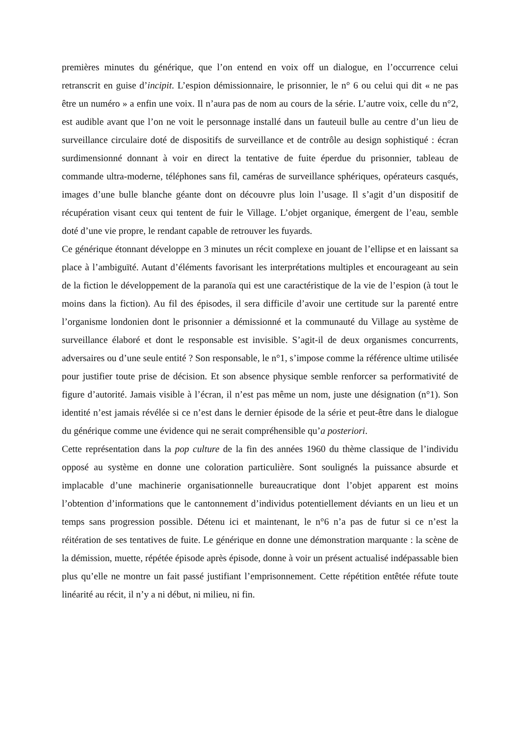premières minutes du générique, que l’on entend en voix off un dialogue, en l’occurrence celui retranscrit en guise d’incipit. L’espion démissionnaire, le prisonnier, le n° 6 ou celui qui dit « ne pas être un numéro » a enfin une voix. Il n’aura pas de nom au cours de la série. L’autre voix, celle du n°2, est audible avant que l’on ne voit le personnage installé dans un fauteuil bulle au centre d’un lieu de surveillance circulaire doté de dispositifs de surveillance et de contrôle au design sophistiqué : écran surdimensionné donnant à voir en direct la tentative de fuite éperdue du prisonnier, tableau de commande ultra-moderne, téléphones sans fil, caméras de surveillance sphériques, opérateurs casqués, images d’une bulle blanche géante dont on découvre plus loin l’usage. Il s’agit d’un dispositif de récupération visant ceux qui tentent de fuir le Village. L’objet organique, émergent de l’eau, semble doté d’une vie propre, le rendant capable de retrouver les fuyards.
Ce générique étonnant développe en 3 minutes un récit complexe en jouant de l’ellipse et en laissant sa place à l’ambiguïté. Autant d’éléments favorisant les interprétations multiples et encourageant au sein de la fiction le développement de la paranoïa qui est une caractéristique de la vie de l’espion (à tout le moins dans la fiction). Au fil des épisodes, il sera difficile d’avoir une certitude sur la parenté entre l’organisme londonien dont le prisonnier a démissionné et la communauté du Village au système de surveillance élaboré et dont le responsable est invisible. S’agit-il de deux organismes concurrents, adversaires ou d’une seule entité ? Son responsable, le n°1, s’impose comme la référence ultime utilisée pour justifier toute prise de décision. Et son absence physique semble renforcer sa performativité de figure d’autorité. Jamais visible à l’écran, il n’est pas même un nom, juste une désignation (n°1). Son identité n’est jamais révélée si ce n’est dans le dernier épisode de la série et peut-être dans le dialogue du générique comme une évidence qui ne serait compréhensible qu’a posteriori.
Cette représentation dans la pop culture de la fin des années 1960 du thème classique de l’individu opposé au système en donne une coloration particulière. Sont soulignés la puissance absurde et implacable d’une machinerie organisationnelle bureaucratique dont l’objet apparent est moins l’obtention d’informations que le cantonnement d’individus potentiellement déviants en un lieu et un temps sans progression possible. Détenu ici et maintenant, le n°6 n’a pas de futur si ce n’est la réitération de ses tentatives de fuite. Le générique en donne une démonstration marquante : la scène de la démission, muette, répétée épisode après épisode, donne à voir un présent actualisé indépassable bien plus qu’elle ne montre un fait passé justifiant l’emprisonnement. Cette répétition entêtée réfute toute linéarité au récit, il n’y a ni début, ni milieu, ni fin.